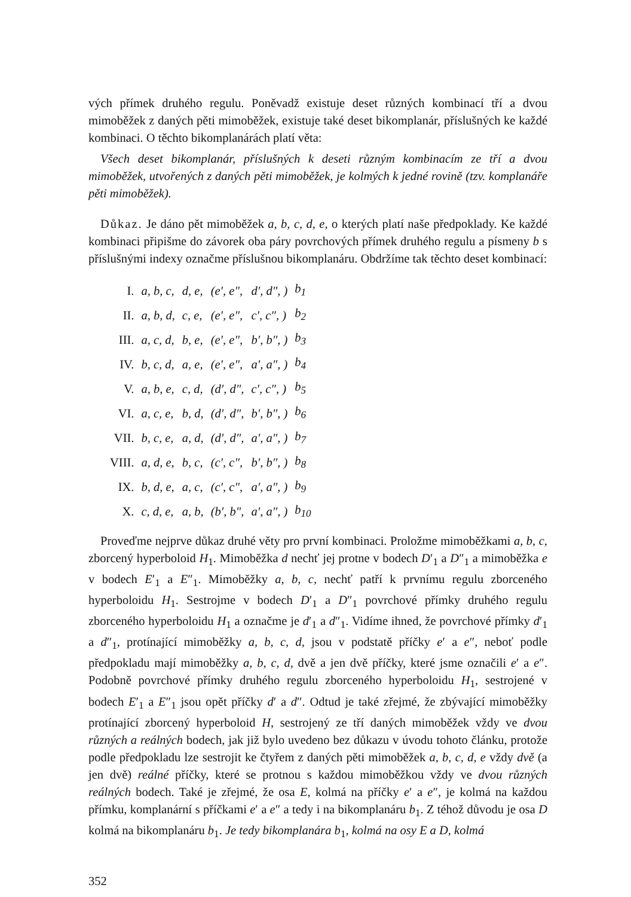vých přímek druhého regulu. Poněvadž existuje deset různých kombinací tří a dvou mimoběžek z daných pěti mimoběžek, existuje také deset bikomplanár, příslušných ke každé kombinaci. O těchto bikomplanárách platí věta:
Všech deset bikomplanár, příslušných k deseti různým kombinacím ze tří a dvou mimoběžek, utvořených z daných pěti mimoběžek, je kolmých k jedné rovině (tzv. komplanáře pěti mimoběžek).
Důkaz. Je dáno pět mimoběžek a, b, c, d, e, o kterých platí naše předpoklady. Ke každé kombinaci připišme do závorek oba páry povrchových přímek druhého regulu a písmeny b s příslušnými indexy označme příslušnou bikomplanáru. Obdržíme tak těchto deset kombinací:
| I. | a, b, c, | d, e, | (e′, e″, | d′, d″, ) | b<sub>1</sub> |
| II. | a, b, d, | c, e, | (e′, e″, | c′, c″, ) | b<sub>2</sub> |
| III. | a, c, d, | b, e, | (e′, e″, | b′, b″, ) | b<sub>3</sub> |
| IV. | b, c, d, | a, e, | (e′, e″, | a′, a″, ) | b<sub>4</sub> |
| V. | a, b, e, | c, d, | (d′, d″, | c′, c″, ) | b<sub>5</sub> |
| VI. | a, c, e, | b, d, | (d′, d″, | b′, b″, ) | b<sub>6</sub> |
| VII. | b, c, e, | a, d, | (d′, d″, | a′, a″, ) | b<sub>7</sub> |
| VIII. | a, d, e, | b, c, | (c′, c″, | b′, b″, ) | b<sub>8</sub> |
| IX. | b, d, e, | a, c, | (c′, c″, | a′, a″, ) | b<sub>9</sub> |
| X. | c, d, e, | a, b, | (b′, b″, | a′, a″, ) | b<sub>10</sub> |
Proveďme nejprve důkaz druhé věty pro první kombinaci. Proložme mimoběžkami a, b, c, zborcený hyperboloid H<sub>1</sub>. Mimoběžka d nechť jej protne v bodech D′<sub>1</sub> a D″<sub>1</sub> a mimoběžka e v bodech E′<sub>1</sub> a E″<sub>1</sub>. Mimoběžky a, b, c, nechť patří k prvnímu regulu zborceného hyperboloidu H<sub>1</sub>. Sestrojme v bodech D′<sub>1</sub> a D″<sub>1</sub> povrchové přímky druhého regulu zborceného hyperboloidu H<sub>1</sub> a označme je d′<sub>1</sub> a d″<sub>1</sub>. Vidíme ihned, že povrchové přímky d′<sub>1</sub> a d″<sub>1</sub>, protínající mimoběžky a, b, c, d, jsou v podstatě příčky e′ a e″, neboť podle předpokladu mají mimoběžky a, b, c, d, dvě a jen dvě příčky, které jsme označili e′ a e″. Podobně povrchové přímky druhého regulu zborceného hyperboloidu H<sub>1</sub>, sestrojené v bodech E′<sub>1</sub> a E″<sub>1</sub> jsou opět příčky d′ a d″. Odtud je také zřejmé, že zbývající mimoběžky protínající zborcený hyperboloid H, sestrojený ze tří daných mimoběžek vždy ve dvou různých a reálných bodech, jak již bylo uvedeno bez důkazu v úvodu tohoto článku, protože podle předpokladu lze sestrojit ke čtyřem z daných pěti mimoběžek a, b, c, d, e vždy dvě (a jen dvě) reálné příčky, které se protnou s každou mimoběžkou vždy ve dvou různých reálných bodech. Také je zřejmé, že osa E, kolmá na příčky e′ a e″, je kolmá na každou přímku, komplanární s příčkami e′ a e″ a tedy i na bikomplanáru b<sub>1</sub>. Z téhož důvodu je osa D kolmá na bikomplanáru b<sub>1</sub>. Je tedy bikomplanára b<sub>1</sub>, kolmá na osy E a D, kolmá
352